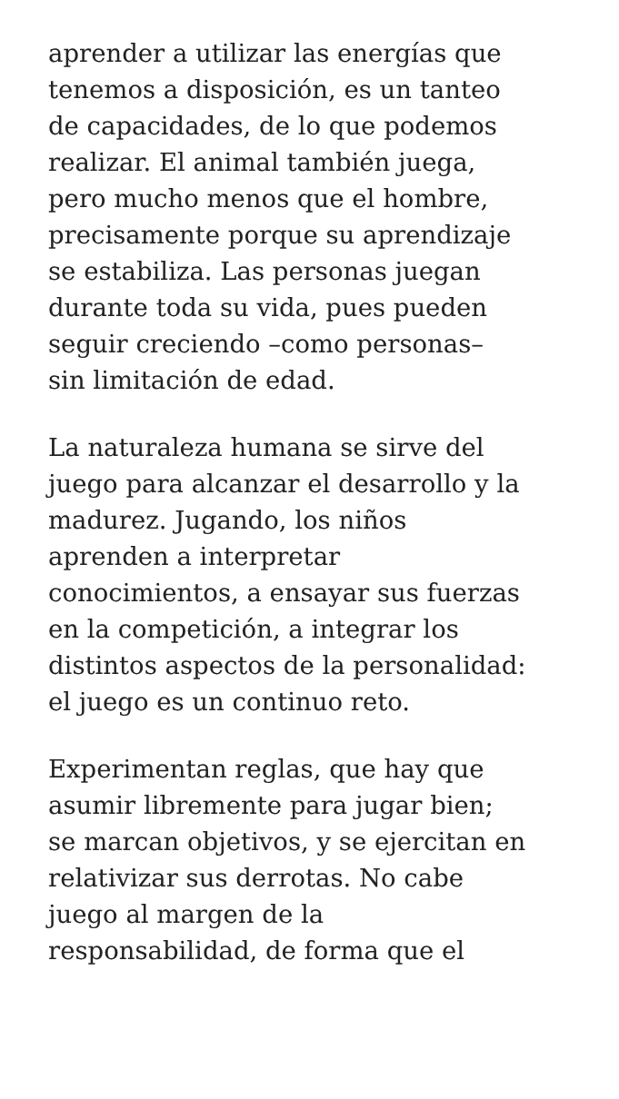aprender a utilizar las energías que
tenemos a disposición, es un tanteo
de capacidades, de lo que podemos
realizar. El animal también juega,
pero mucho menos que el hombre,
precisamente porque su aprendizaje
se estabiliza. Las personas juegan
durante toda su vida, pues pueden
seguir creciendo –como personas–
sin limitación de edad.
La naturaleza humana se sirve del
juego para alcanzar el desarrollo y la
madurez. Jugando, los niños
aprenden a interpretar
conocimientos, a ensayar sus fuerzas
en la competición, a integrar los
distintos aspectos de la personalidad:
el juego es un continuo reto.
Experimentan reglas, que hay que
asumir libremente para jugar bien;
se marcan objetivos, y se ejercitan en
relativizar sus derrotas. No cabe
juego al margen de la
responsabilidad, de forma que el